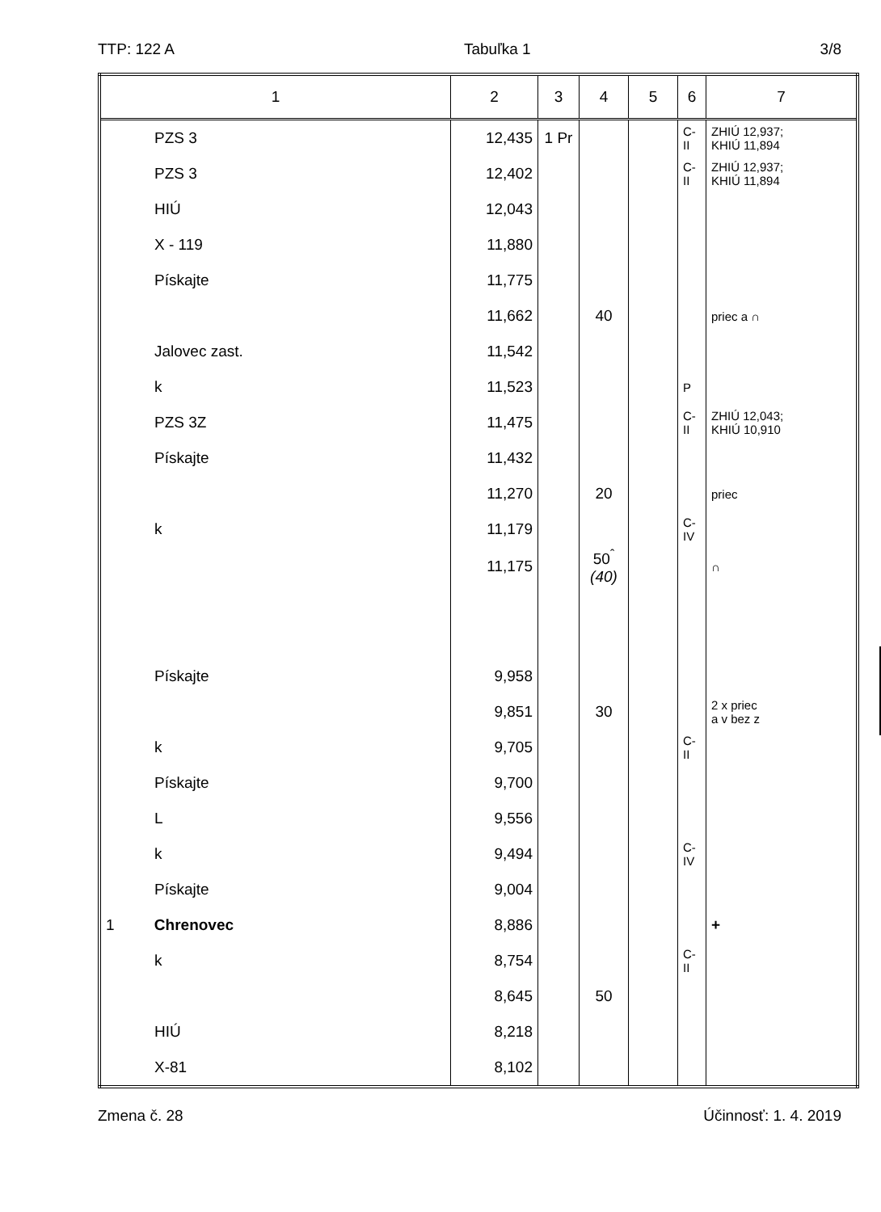TTP: 122 A Tabuľka 1 3/8
| 1 | 2 | 3 | 4 | 5 | 6 | 7 |
| --- | --- | --- | --- | --- | --- | --- |
| PZS 3 | 12,435 | 1 Pr | | | C-II | ZHIÚ 12,937; KHIÚ 11,894 |
| PZS 3 | 12,402 | | | | C-II | ZHIÚ 12,937; KHIÚ 11,894 |
| HIÚ | 12,043 | | | | | |
| X - 119 | 11,880 | | | | | |
| Pískajte | 11,775 | | | | | |
| | 11,662 | | 40 | | | priec a ∩ |
| Jalovec zast. | 11,542 | | | | | |
| k | 11,523 | | | | P | |
| PZS 3Z | 11,475 | | | | C-II | ZHIÚ 12,043; KHIÚ 10,910 |
| Pískajte | 11,432 | | | | | |
| | 11,270 | | 20 | | | priec |
| k | 11,179 | | | | C-IV | |
| | 11,175 | | 50<sup>ˆ</sup> (40) | | | ∩ |
| Pískajte | 9,958 | | | | | |
| | 9,851 | | 30 | | | 2 x priec a v bez z |
| k | 9,705 | | | | C-II | |
| Pískajte | 9,700 | | | | | |
| L | 9,556 | | | | | |
| k | 9,494 | | | | C-IV | |
| Pískajte | 9,004 | | | | | |
| 1 Chrenovec | 8,886 | | | | | + |
| k | 8,754 | | | | C-II | |
| | 8,645 | | 50 | | | |
| HIÚ | 8,218 | | | | | |
| X-81 | 8,102 | | | | | |
Zmena č. 28 Účinnosť: 1. 4. 2019